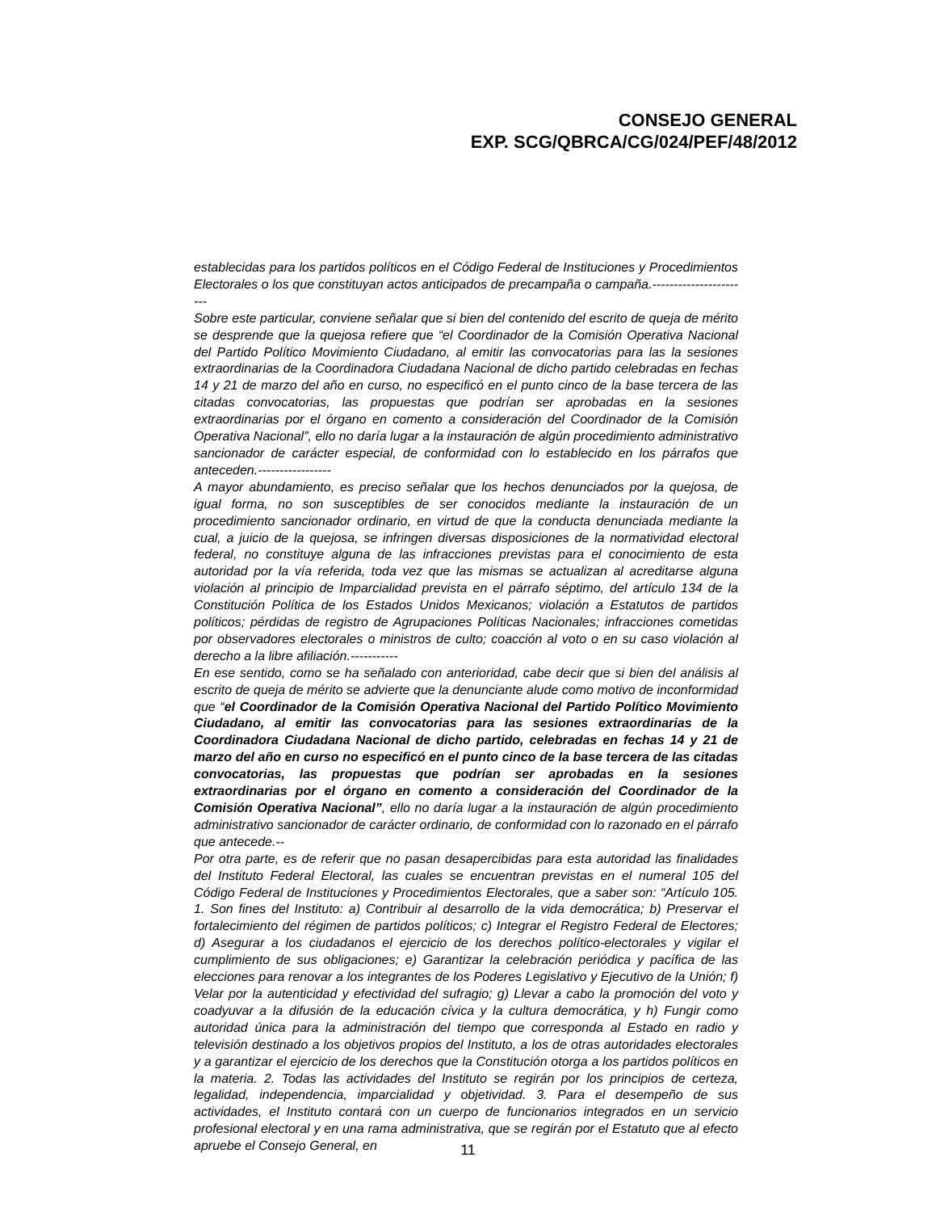CONSEJO GENERAL
EXP. SCG/QBRCA/CG/024/PEF/48/2012
establecidas para los partidos políticos en el Código Federal de Instituciones y Procedimientos Electorales o los que constituyan actos anticipados de precampaña o campaña.-----------------------
Sobre este particular, conviene señalar que si bien del contenido del escrito de queja de mérito se desprende que la quejosa refiere que “el Coordinador de la Comisión Operativa Nacional del Partido Político Movimiento Ciudadano, al emitir las convocatorias para las la sesiones extraordinarias de la Coordinadora Ciudadana Nacional de dicho partido celebradas en fechas 14 y 21 de marzo del año en curso, no especificó en el punto cinco de la base tercera de las citadas convocatorias, las propuestas que podrían ser aprobadas en la sesiones extraordinarias por el órgano en comento a consideración del Coordinador de la Comisión Operativa Nacional”, ello no daría lugar a la instauración de algún procedimiento administrativo sancionador de carácter especial, de conformidad con lo establecido en los párrafos que anteceden.-----------------
A mayor abundamiento, es preciso señalar que los hechos denunciados por la quejosa, de igual forma, no son susceptibles de ser conocidos mediante la instauración de un procedimiento sancionador ordinario, en virtud de que la conducta denunciada mediante la cual, a juicio de la quejosa, se infringen diversas disposiciones de la normatividad electoral federal, no constituye alguna de las infracciones previstas para el conocimiento de esta autoridad por la vía referida, toda vez que las mismas se actualizan al acreditarse alguna violación al principio de Imparcialidad prevista en el párrafo séptimo, del artículo 134 de la Constitución Política de los Estados Unidos Mexicanos; violación a Estatutos de partidos políticos; pérdidas de registro de Agrupaciones Políticas Nacionales; infracciones cometidas por observadores electorales o ministros de culto; coacción al voto o en su caso violación al derecho a la libre afiliación.-----------
En ese sentido, como se ha señalado con anterioridad, cabe decir que si bien del análisis al escrito de queja de mérito se advierte que la denunciante alude como motivo de inconformidad que “el Coordinador de la Comisión Operativa Nacional del Partido Político Movimiento Ciudadano, al emitir las convocatorias para las sesiones extraordinarias de la Coordinadora Ciudadana Nacional de dicho partido, celebradas en fechas 14 y 21 de marzo del año en curso no especificó en el punto cinco de la base tercera de las citadas convocatorias, las propuestas que podrían ser aprobadas en la sesiones extraordinarias por el órgano en comento a consideración del Coordinador de la Comisión Operativa Nacional”, ello no daría lugar a la instauración de algún procedimiento administrativo sancionador de carácter ordinario, de conformidad con lo razonado en el párrafo que antecede.--
Por otra parte, es de referir que no pasan desapercibidas para esta autoridad las finalidades del Instituto Federal Electoral, las cuales se encuentran previstas en el numeral 105 del Código Federal de Instituciones y Procedimientos Electorales, que a saber son: “Artículo 105. 1. Son fines del Instituto: a) Contribuir al desarrollo de la vida democrática; b) Preservar el fortalecimiento del régimen de partidos políticos; c) Integrar el Registro Federal de Electores; d) Asegurar a los ciudadanos el ejercicio de los derechos político-electorales y vigilar el cumplimiento de sus obligaciones; e) Garantizar la celebración periódica y pacífica de las elecciones para renovar a los integrantes de los Poderes Legislativo y Ejecutivo de la Unión; f) Velar por la autenticidad y efectividad del sufragio; g) Llevar a cabo la promoción del voto y coadyuvar a la difusión de la educación cívica y la cultura democrática, y h) Fungir como autoridad única para la administración del tiempo que corresponda al Estado en radio y televisión destinado a los objetivos propios del Instituto, a los de otras autoridades electorales y a garantizar el ejercicio de los derechos que la Constitución otorga a los partidos políticos en la materia. 2. Todas las actividades del Instituto se regirán por los principios de certeza, legalidad, independencia, imparcialidad y objetividad. 3. Para el desempeño de sus actividades, el Instituto contará con un cuerpo de funcionarios integrados en un servicio profesional electoral y en una rama administrativa, que se regirán por el Estatuto que al efecto apruebe el Consejo General, en
11